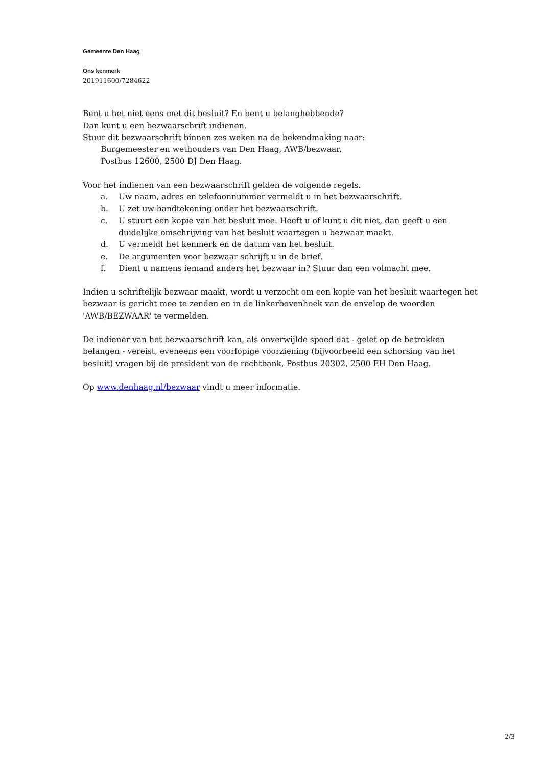Gemeente Den Haag
Ons kenmerk
201911600/7284622
Bent u het niet eens met dit besluit? En bent u belanghebbende?
Dan kunt u een bezwaarschrift indienen.
Stuur dit bezwaarschrift binnen zes weken na de bekendmaking naar:
Burgemeester en wethouders van Den Haag, AWB/bezwaar,
Postbus 12600, 2500 DJ Den Haag.
Voor het indienen van een bezwaarschrift gelden de volgende regels.
a. Uw naam, adres en telefoonnummer vermeldt u in het bezwaarschrift.
b. U zet uw handtekening onder het bezwaarschrift.
c. U stuurt een kopie van het besluit mee. Heeft u of kunt u dit niet, dan geeft u een duidelijke omschrijving van het besluit waartegen u bezwaar maakt.
d. U vermeldt het kenmerk en de datum van het besluit.
e. De argumenten voor bezwaar schrijft u in de brief.
f. Dient u namens iemand anders het bezwaar in? Stuur dan een volmacht mee.
Indien u schriftelijk bezwaar maakt, wordt u verzocht om een kopie van het besluit waartegen het bezwaar is gericht mee te zenden en in de linkerbovenhoek van de envelop de woorden 'AWB/BEZWAAR' te vermelden.
De indiener van het bezwaarschrift kan, als onverwijlde spoed dat - gelet op de betrokken belangen - vereist, eveneens een voorlopige voorziening (bijvoorbeeld een schorsing van het besluit) vragen bij de president van de rechtbank, Postbus 20302, 2500 EH Den Haag.
Op www.denhaag.nl/bezwaar vindt u meer informatie.
2/3